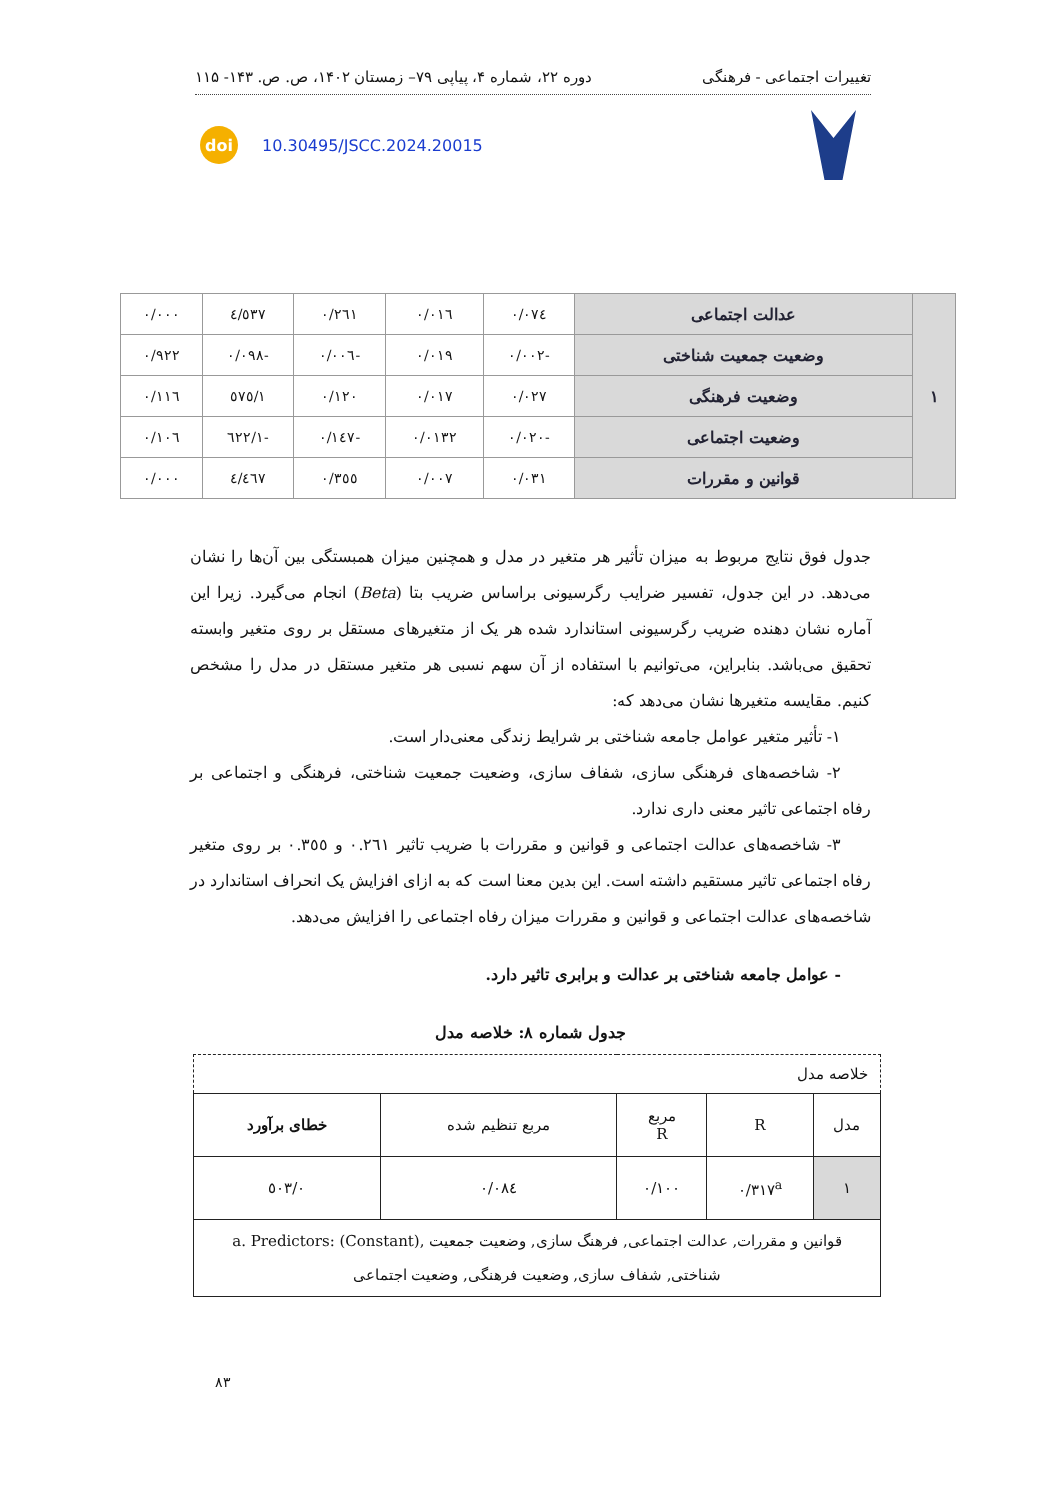تغییرات اجتماعی - فرهنگی دوره ۲۲، شماره ۴، پیاپی ۷۹– زمستان ۱۴۰۲، ص. ص. ۱۴۳- ۱۱۵
doi 10.30495/JSCC.2024.20015
| ۱ | عدالت اجتماعی | ۰/۰۷٤ | ۰/۰۱٦ | ۰/۲٦۱ | ٤/٥۳۷ | ۰/۰۰۰ |
| | وضعیت جمعیت شناختی | -۰/۰۰۲ | ۰/۰۱۹ | -۰/۰۰٦ | -۰/۰۹۸ | ۰/۹۲۲ |
| | وضعیت فرهنگی | ۰/۰۲۷ | ۰/۰۱۷ | ۰/۱۲۰ | ۱/٥۷٥ | ۰/۱۱٦ |
| | وضعیت اجتماعی | -۰/۰۲۰ | ۰/۰۱۳۲ | -۰/۱٤۷ | -۱/٦۲۲ | ۰/۱۰٦ |
| | قوانین و مقررات | ۰/۰۳۱ | ۰/۰۰۷ | ۰/۳٥٥ | ٤/٤٦۷ | ۰/۰۰۰ |
جدول فوق نتایج مربوط به میزان تأثیر هر متغیر در مدل و همچنین میزان همبستگی بین آن‌ها را نشان می‌دهد. در این جدول، تفسیر ضرایب رگرسیونی براساس ضریب بتا (Beta) انجام می‌گیرد. زیرا این آماره نشان دهنده ضریب رگرسیونی استاندارد شده هر یک از متغیرهای مستقل بر روی متغیر وابسته تحقیق می‌باشد. بنابراین، می‌توانیم با استفاده از آن سهم نسبی هر متغیر مستقل در مدل را مشخص کنیم. مقایسه متغیرها نشان می‌دهد که:
۱- تأثیر متغیر عوامل جامعه شناختی بر شرایط زندگی معنی‌دار است.
۲- شاخصه‌های فرهنگی سازی، شفاف سازی، وضعیت جمعیت شناختی، فرهنگی و اجتماعی بر رفاه اجتماعی تاثیر معنی داری ندارد.
۳- شاخصه‌های عدالت اجتماعی و قوانین و مقررات با ضریب تاثیر ۰.۲٦۱ و ۰.۳٥٥ بر روی متغیر رفاه اجتماعی تاثیر مستقیم داشته است. این بدین معنا است که به ازای افزایش یک انحراف استاندارد در شاخصه‌های عدالت اجتماعی و قوانین و مقررات میزان رفاه اجتماعی را افزایش می‌دهد.
- عوامل جامعه شناختی بر عدالت و برابری تاثیر دارد.
جدول شماره ۸: خلاصه مدل
| خلاصه مدل | | | | |
| مدل | R | مربع R | مربع تنظیم شده | خطای برآورد |
| ۱ | ۰/۳۱۷<sup>a</sup> | ۰/۱۰۰ | ۰/۰۸٤ | ۰/٥۰۳ |
| قوانین و مقررات, عدالت اجتماعی, فرهنگ سازی, وضعیت جمعیت a. Predictors: (Constant), شناختی, شفاف سازی, وضعیت فرهنگی, وضعیت اجتماعی | | | | |
۸۳